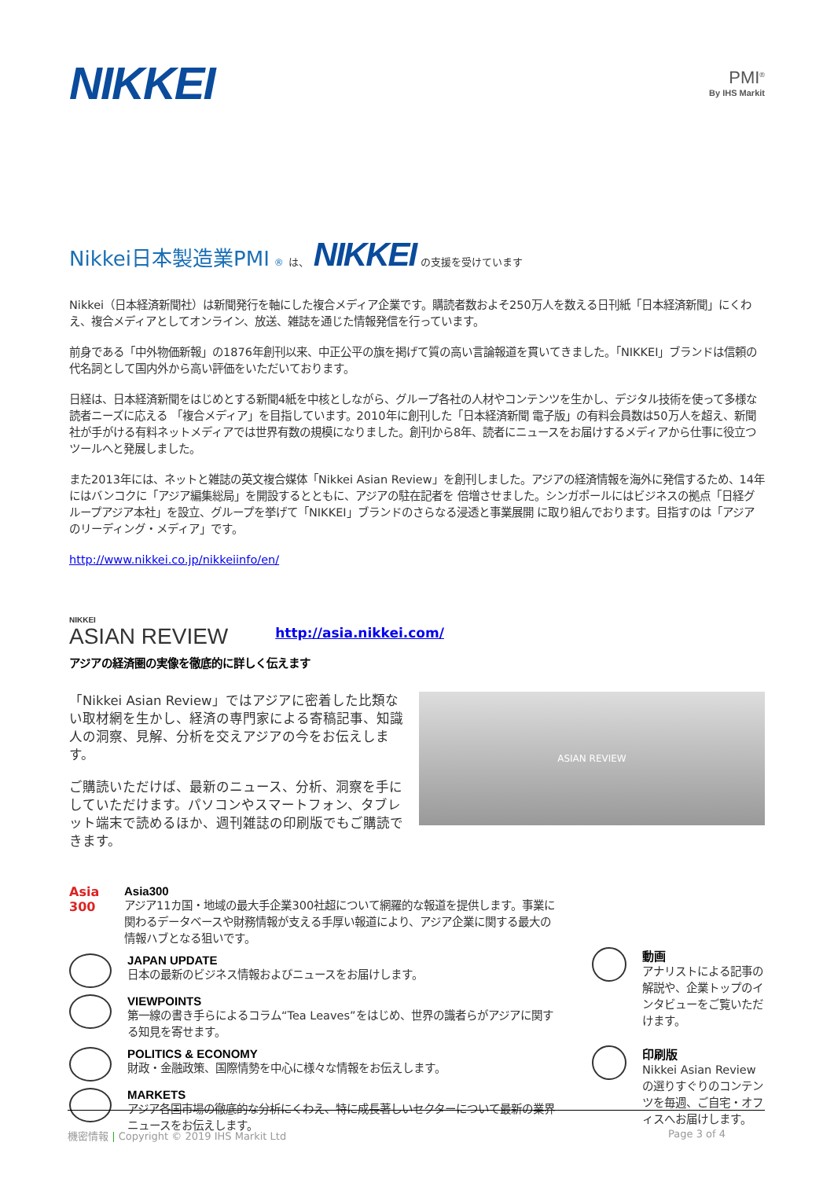NIKKEI
PMI<sup>®</sup>
By IHS Markit
Nikkei日本製造業PMI<sup>®</sup> は、 NIKKEI の支援を受けています
Nikkei（日本経済新聞社）は新聞発行を軸にした複合メディア企業です。購読者数およそ250万人を数える日刊紙「日本経済新聞」にくわえ、複合メディアとしてオンライン、放送、雑誌を通じた情報発信を行っています。
前身である「中外物価新報」の1876年創刊以来、中正公平の旗を掲げて質の高い言論報道を貫いてきました。「NIKKEI」ブランドは信頼の代名詞として国内外から高い評価をいただいております。
日経は、日本経済新聞をはじめとする新聞4紙を中核としながら、グループ各社の人材やコンテンツを生かし、デジタル技術を使って多様な読者ニーズに応える 「複合メディア」を目指しています。2010年に創刊した「日本経済新聞 電子版」の有料会員数は50万人を超え、新聞社が手がける有料ネットメディアでは世界有数の規模になりました。創刊から8年、読者にニュースをお届けするメディアから仕事に役立つツールへと発展しました。
また2013年には、ネットと雑誌の英文複合媒体「Nikkei Asian Review」を創刊しました。アジアの経済情報を海外に発信するため、14年にはバンコクに「アジア編集総局」を開設するとともに、アジアの駐在記者を 倍増させました。シンガポールにはビジネスの拠点「日経グループアジア本社」を設立、グループを挙げて「NIKKEI」ブランドのさらなる浸透と事業展開 に取り組んでおります。目指すのは「アジアのリーディング・メディア」です。
http://www.nikkei.co.jp/nikkeiinfo/en/
NIKKEI
ASIAN REVIEW
http://asia.nikkei.com/
アジアの経済圏の実像を徹底的に詳しく伝えます
「Nikkei Asian Review」ではアジアに密着した比類ない取材網を生かし、経済の専門家による寄稿記事、知識人の洞察、見解、分析を交えアジアの今をお伝えします。
ご購読いただけば、最新のニュース、分析、洞察を手にしていただけます。パソコンやスマートフォン、タブレット端末で読めるほか、週刊雑誌の印刷版でもご購読できます。
ASIAN REVIEW
Asia 300
Asia300
アジア11カ国・地域の最大手企業300社超について網羅的な報道を提供します。事業に関わるデータベースや財務情報が支える手厚い報道により、アジア企業に関する最大の情報ハブとなる狙いです。
JAPAN UPDATE
日本の最新のビジネス情報およびニュースをお届けします。
VIEWPOINTS
第一線の書き手らによるコラム“Tea Leaves”をはじめ、世界の識者らがアジアに関する知見を寄せます。
POLITICS & ECONOMY
財政・金融政策、国際情勢を中心に様々な情報をお伝えします。
MARKETS
アジア各国市場の徹底的な分析にくわえ、特に成長著しいセクターについて最新の業界ニュースをお伝えします。
動画
アナリストによる記事の解説や、企業トップのインタビューをご覧いただけます。
印刷版
Nikkei Asian Reviewの選りすぐりのコンテンツを毎週、ご自宅・オフィスへお届けします。
機密情報 | Copyright © 2019 IHS Markit Ltd Page 3 of 4